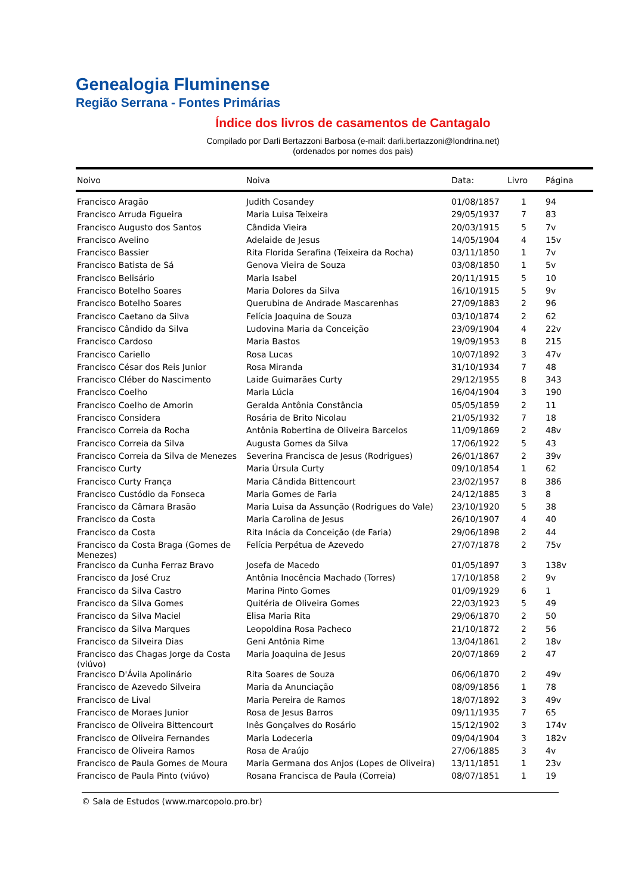Genealogia Fluminense
Região Serrana - Fontes Primárias
Índice dos livros de casamentos de Cantagalo
Compilado por Darli Bertazzoni Barbosa (e-mail: darli.bertazzoni@londrina.net)
(ordenados por nomes dos pais)
| Noivo | Noiva | Data: | Livro | Página |
| --- | --- | --- | --- | --- |
| Francisco Aragão | Judith Cosandey | 01/08/1857 | 1 | 94 |
| Francisco Arruda Figueira | Maria Luisa Teixeira | 29/05/1937 | 7 | 83 |
| Francisco Augusto dos Santos | Cândida Vieira | 20/03/1915 | 5 | 7v |
| Francisco Avelino | Adelaide de Jesus | 14/05/1904 | 4 | 15v |
| Francisco Bassier | Rita Florida Serafina (Teixeira da Rocha) | 03/11/1850 | 1 | 7v |
| Francisco Batista de Sá | Genova Vieira de Souza | 03/08/1850 | 1 | 5v |
| Francisco Belisário | Maria Isabel | 20/11/1915 | 5 | 10 |
| Francisco Botelho Soares | Maria Dolores da Silva | 16/10/1915 | 5 | 9v |
| Francisco Botelho Soares | Querubina de Andrade Mascarenhas | 27/09/1883 | 2 | 96 |
| Francisco Caetano da Silva | Felícia Joaquina de Souza | 03/10/1874 | 2 | 62 |
| Francisco Cândido da Silva | Ludovina Maria da Conceição | 23/09/1904 | 4 | 22v |
| Francisco Cardoso | Maria Bastos | 19/09/1953 | 8 | 215 |
| Francisco Cariello | Rosa Lucas | 10/07/1892 | 3 | 47v |
| Francisco César dos Reis Junior | Rosa Miranda | 31/10/1934 | 7 | 48 |
| Francisco Cléber do Nascimento | Laide Guimarães Curty | 29/12/1955 | 8 | 343 |
| Francisco Coelho | Maria Lúcia | 16/04/1904 | 3 | 190 |
| Francisco Coelho de Amorin | Geralda Antônia Constância | 05/05/1859 | 2 | 11 |
| Francisco Considera | Rosária de Brito Nicolau | 21/05/1932 | 7 | 18 |
| Francisco Correia da Rocha | Antônia Robertina de Oliveira Barcelos | 11/09/1869 | 2 | 48v |
| Francisco Correia da Silva | Augusta Gomes da Silva | 17/06/1922 | 5 | 43 |
| Francisco Correia da Silva de Menezes | Severina Francisca de Jesus (Rodrigues) | 26/01/1867 | 2 | 39v |
| Francisco Curty | Maria Úrsula Curty | 09/10/1854 | 1 | 62 |
| Francisco Curty França | Maria Cândida Bittencourt | 23/02/1957 | 8 | 386 |
| Francisco Custódio da Fonseca | Maria Gomes de Faria | 24/12/1885 | 3 | 8 |
| Francisco da Câmara Brasão | Maria Luisa da Assunção (Rodrigues do Vale) | 23/10/1920 | 5 | 38 |
| Francisco da Costa | Maria Carolina de Jesus | 26/10/1907 | 4 | 40 |
| Francisco da Costa | Rita Inácia da Conceição (de Faria) | 29/06/1898 | 2 | 44 |
| Francisco da Costa Braga (Gomes de Menezes) | Felícia Perpétua de Azevedo | 27/07/1878 | 2 | 75v |
| Francisco da Cunha Ferraz Bravo | Josefa de Macedo | 01/05/1897 | 3 | 138v |
| Francisco da José Cruz | Antônia Inocência Machado (Torres) | 17/10/1858 | 2 | 9v |
| Francisco da Silva Castro | Marina Pinto Gomes | 01/09/1929 | 6 | 1 |
| Francisco da Silva Gomes | Quitéria de Oliveira Gomes | 22/03/1923 | 5 | 49 |
| Francisco da Silva Maciel | Elisa Maria Rita | 29/06/1870 | 2 | 50 |
| Francisco da Silva Marques | Leopoldina Rosa Pacheco | 21/10/1872 | 2 | 56 |
| Francisco da Silveira Dias | Geni Antônia Rime | 13/04/1861 | 2 | 18v |
| Francisco das Chagas Jorge da Costa (viúvo) | Maria Joaquina de Jesus | 20/07/1869 | 2 | 47 |
| Francisco D'Ávila Apolinário | Rita Soares de Souza | 06/06/1870 | 2 | 49v |
| Francisco de Azevedo Silveira | Maria da Anunciação | 08/09/1856 | 1 | 78 |
| Francisco de Lival | Maria Pereira de Ramos | 18/07/1892 | 3 | 49v |
| Francisco de Moraes Junior | Rosa de Jesus Barros | 09/11/1935 | 7 | 65 |
| Francisco de Oliveira Bittencourt | Inês Gonçalves do Rosário | 15/12/1902 | 3 | 174v |
| Francisco de Oliveira Fernandes | Maria Lodeceria | 09/04/1904 | 3 | 182v |
| Francisco de Oliveira Ramos | Rosa de Araújo | 27/06/1885 | 3 | 4v |
| Francisco de Paula Gomes de Moura | Maria Germana dos Anjos (Lopes de Oliveira) | 13/11/1851 | 1 | 23v |
| Francisco de Paula Pinto (viúvo) | Rosana Francisca de Paula (Correia) | 08/07/1851 | 1 | 19 |
© Sala de Estudos (www.marcopolo.pro.br)